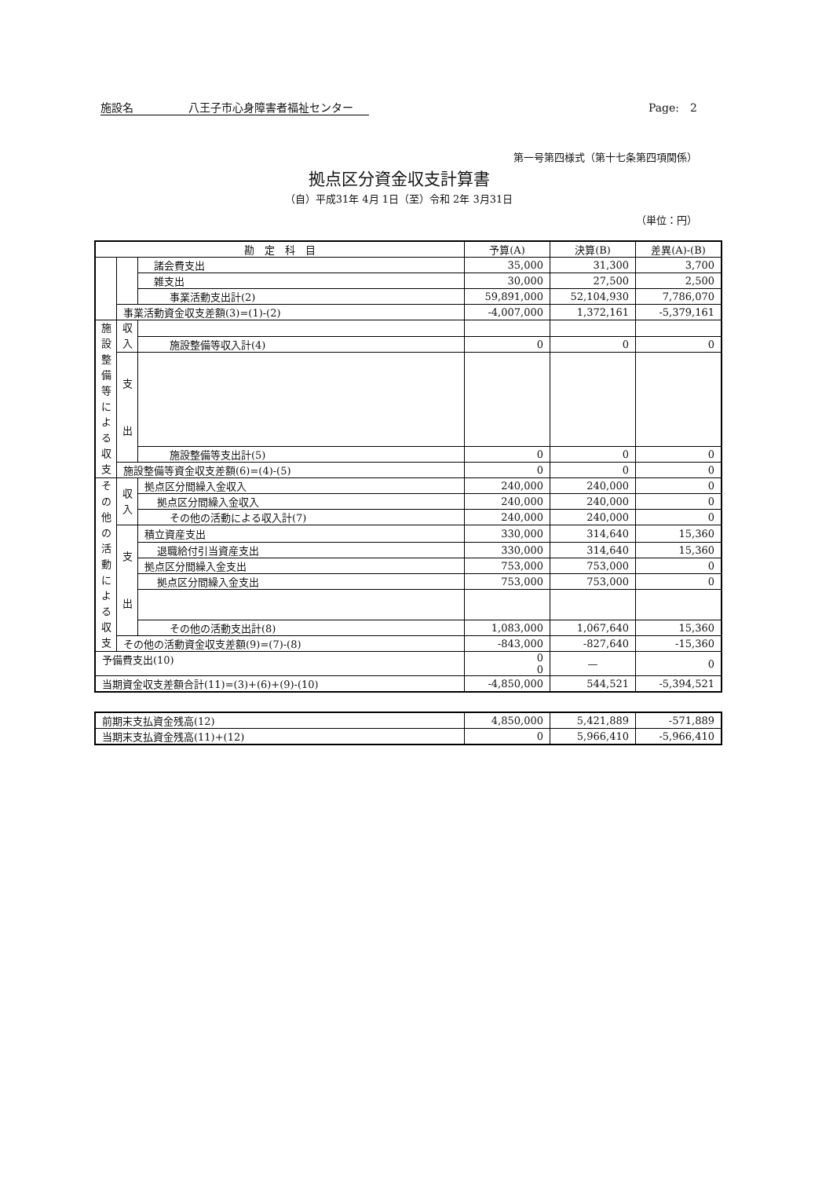施設名　　　　　八王子市心身障害者福祉センター Page:　2
第一号第四様式（第十七条第四項関係）
拠点区分資金収支計算書
（自）平成31年 4月 1日（至）令和 2年 3月31日
（単位：円）
| 勘 定 科 目 | | | 予算(A) | 決算(B) | 差異(A)-(B) |
| --- | --- | --- | --- | --- | --- |
| | | 諸会費支出 | 35,000 | 31,300 | 3,700 |
| | | 雑支出 | 30,000 | 27,500 | 2,500 |
| | | 事業活動支出計(2) | 59,891,000 | 52,104,930 | 7,786,070 |
| | 事業活動資金収支差額(3)=(1)-(2) | | -4,007,000 | 1,372,161 | -5,379,161 |
| 施 設 整 備 等 に よ る 収 支 | 収 入 | | | | |
| | | 施設整備等収入計(4) | 0 | 0 | 0 |
| | 支 出 | | | | |
| | | 施設整備等支出計(5) | 0 | 0 | 0 |
| | 施設整備等資金収支差額(6)=(4)-(5) | | 0 | 0 | 0 |
| そ の 他 の 活 動 に よ る 収 支 | 収 入 | 拠点区分間繰入金収入 | 240,000 | 240,000 | 0 |
| | | 拠点区分間繰入金収入 | 240,000 | 240,000 | 0 |
| | | その他の活動による収入計(7) | 240,000 | 240,000 | 0 |
| | 支 出 | 積立資産支出 | 330,000 | 314,640 | 15,360 |
| | | 退職給付引当資産支出 | 330,000 | 314,640 | 15,360 |
| | | 拠点区分間繰入金支出 | 753,000 | 753,000 | 0 |
| | | 拠点区分間繰入金支出 | 753,000 | 753,000 | 0 |
| | | その他の活動支出計(8) | 1,083,000 | 1,067,640 | 15,360 |
| | その他の活動資金収支差額(9)=(7)-(8) | | -843,000 | -827,640 | -15,360 |
| 予備費支出(10) | | | 0 0 | — | 0 |
| 当期資金収支差額合計(11)=(3)+(6)+(9)-(10) | | | -4,850,000 | 544,521 | -5,394,521 |
| 前期末支払資金残高(12) | 4,850,000 | 5,421,889 | -571,889 |
| 当期末支払資金残高(11)+(12) | 0 | 5,966,410 | -5,966,410 |